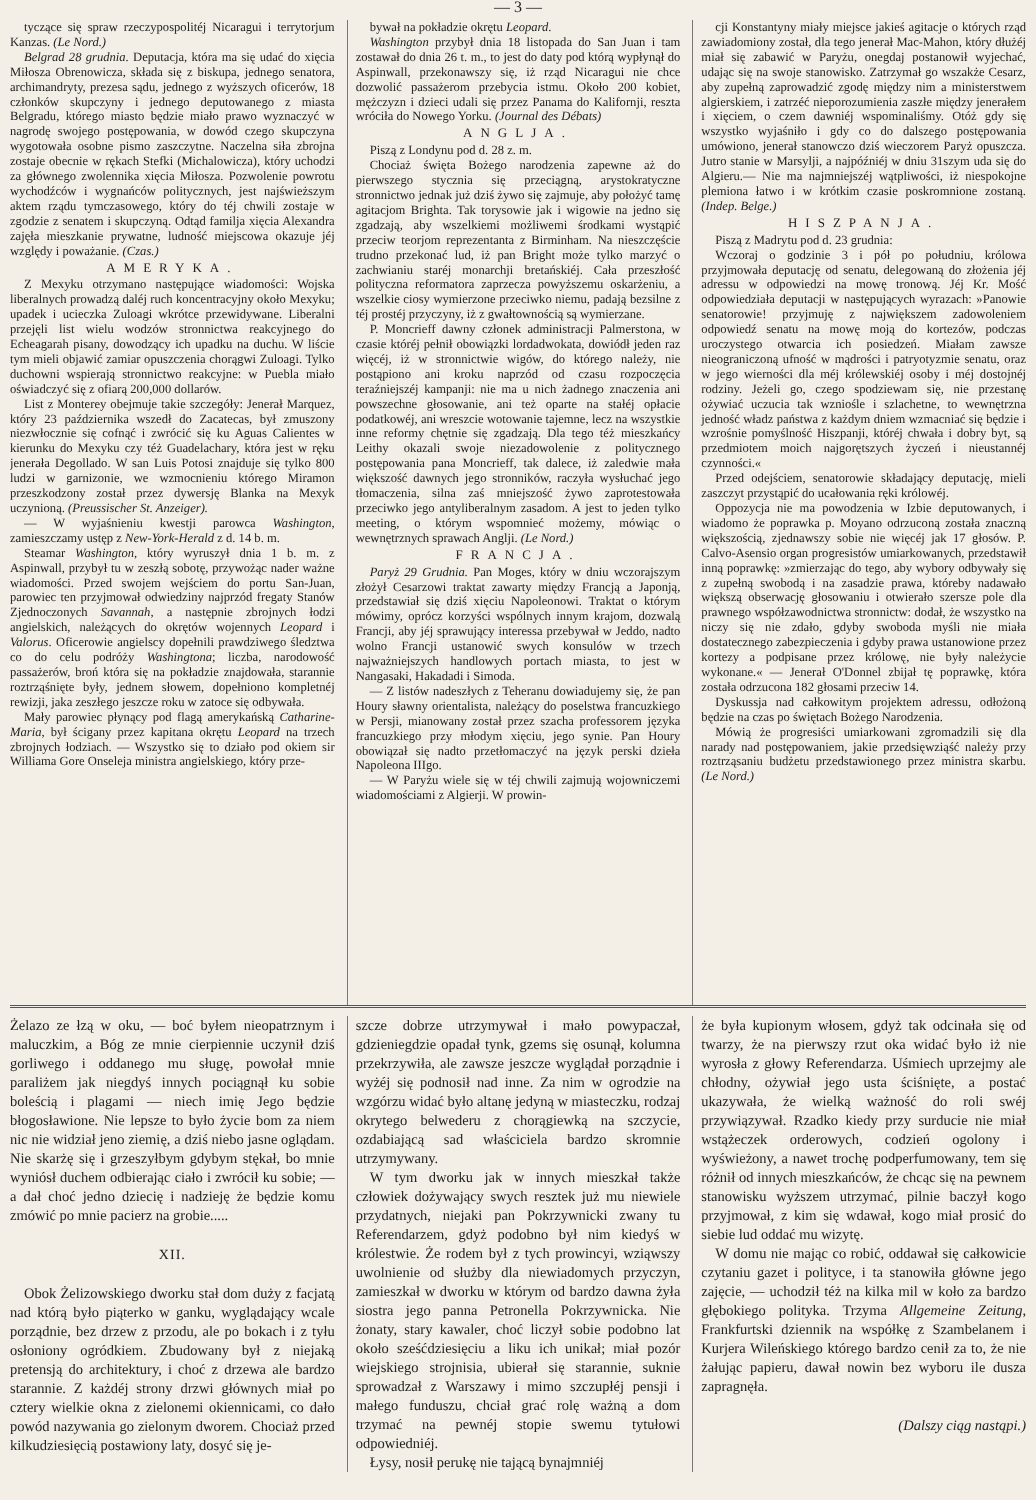— 3 —
tyczące się spraw rzeczypospolitéj Nicaragui i terrytorjum Kanzas. (Le Nord.)
Belgrad 28 grudnia. Deputacja, która ma się udać do xięcia Miłosza Obrenowicza, składa się z biskupa, jednego senatora, archimandryty, prezesa sądu, jednego z wyższych oficerów, 18 członków skupczyny i jednego deputowanego z miasta Belgradu, którego miasto będzie miało prawo wyznaczyć w nagrodę swojego postępowania, w dowód czego skupczyna wygotowała osobne pismo zaszczytne. Naczelna siła zbrojna zostaje obecnie w rękach Stefki (Michalowicza), który uchodzi za głównego zwolennika xięcia Miłosza. Pozwolenie powrotu wychodźców i wygnańców politycznych, jest najświeższym aktem rządu tymczasowego, który do téj chwili zostaje w zgodzie z senatem i skupczyną. Odtąd familja xięcia Alexandra zajęła mieszkanie prywatne, ludność miejscowa okazuje jéj względy i poważanie. (Czas.)
AMERYKA.
Z Mexyku otrzymano następujące wiadomości: Wojska liberalnych prowadzą daléj ruch koncentracyjny około Mexyku; upadek i ucieczka Zuloagi wkrótce przewidywane. Liberalni przejęli list wielu wodzów stronnictwa reakcyjnego do Echeagarah pisany, dowodzący ich upadku na duchu. W liście tym mieli objawić zamiar opuszczenia chorągwi Zuloagi. Tylko duchowni wspierają stronnictwo reakcyjne: w Puebla miało oświadczyć się z ofiarą 200,000 dollarów.
List z Monterey obejmuje takie szczegóły: Jenerał Marquez, który 23 października wszedł do Zacatecas, był zmuszony niezwłocznie się cofnąć i zwrócić się ku Aguas Calientes w kierunku do Mexyku czy téż Guadelachary, która jest w ręku jenerała Degollado. W san Luis Potosi znajduje się tylko 800 ludzi w garnizonie, we wzmocnieniu którego Miramon przeszkodzony został przez dywersję Blanka na Mexyk uczynioną. (Preussischer St. Anzeiger).
— W wyjaśnieniu kwestji parowca Washington, zamieszczamy ustęp z New-York-Herald z d. 14 b. m.
Steamar Washington, który wyruszył dnia 1 b. m. z Aspinwall, przybył tu w zeszłą sobotę, przywożąc nader ważne wiadomości. Przed swojem wejściem do portu San-Juan, parowiec ten przyjmował odwiedziny najprzód fregaty Stanów Zjednoczonych Savannah, a następnie zbrojnych łodzi angielskich, należących do okrętów wojennych Leopard i Valorus. Oficerowie angielscy dopełnili prawdziwego śledztwa co do celu podróży Washingtona; liczba, narodowość passażerów, broń która się na pokładzie znajdowała, starannie roztrząśnięte były, jednem słowem, dopełniono kompletnéj rewizji, jaka zeszłego jeszcze roku w zatoce się odbywała.
Mały parowiec płynący pod flagą amerykańską Catharine-Maria, był ścigany przez kapitana okrętu Leopard na trzech zbrojnych łodziach. — Wszystko się to działo pod okiem sir Williama Gore Onseleja ministra angielskiego, który prze-
bywał na pokładzie okrętu Leopard.
Washington przybył dnia 18 listopada do San Juan i tam zostawał do dnia 26 t. m., to jest do daty pod którą wypłynął do Aspinwall, przekonawszy się, iż rząd Nicaragui nie chce dozwolić passażerom przebycia istmu. Około 200 kobiet, mężczyzn i dzieci udali się przez Panama do Kalifornji, reszta wróciła do Nowego Yorku. (Journal des Débats)
ANGLJA.
Piszą z Londynu pod d. 28 z. m.
Chociaż święta Bożego narodzenia zapewne aż do pierwszego stycznia się przeciągną, arystokratyczne stronnictwo jednak już dziś żywo się zajmuje, aby położyć tamę agitacjom Brighta. Tak torysowie jak i wigowie na jedno się zgadzają, aby wszelkiemi możliwemi środkami wystąpić przeciw teorjom reprezentanta z Birminham. Na nieszczęście trudno przekonać lud, iż pan Bright może tylko marzyć o zachwianiu staréj monarchji bretańskiéj. Cała przeszłość polityczna reformatora zaprzecza powyższemu oskarżeniu, a wszelkie ciosy wymierzone przeciwko niemu, padają bezsilne z téj prostéj przyczyny, iż z gwałtownością są wymierzane.
P. Moncrieff dawny członek administracji Palmerstona, w czasie któréj pełnił obowiązki lordadwokata, dowiódł jeden raz więcéj, iż w stronnictwie wigów, do którego należy, nie postąpiono ani kroku naprzód od czasu rozpoczęcia teraźniejszéj kampanji: nie ma u nich żadnego znaczenia ani powszechne głosowanie, ani też oparte na stałéj opłacie podatkowéj, ani wreszcie wotowanie tajemne, lecz na wszystkie inne reformy chętnie się zgadzają. Dla tego téż mieszkańcy Leithy okazali swoje niezadowolenie z politycznego postępowania pana Moncrieff, tak dalece, iż zaledwie mała większość dawnych jego stronników, raczyła wysłuchać jego tłomaczenia, silna zaś mniejszość żywo zaprotestowała przeciwko jego antyliberalnym zasadom. A jest to jeden tylko meeting, o którym wspomnieć możemy, mówiąc o wewnętrznych sprawach Anglji. (Le Nord.)
FRANCJA.
Paryż 29 Grudnia. Pan Moges, który w dniu wczorajszym złożył Cesarzowi traktat zawarty między Francją a Japonją, przedstawiał się dziś xięciu Napoleonowi. Traktat o którym mówimy, oprócz korzyści wspólnych innym krajom, dozwalą Francji, aby jéj sprawujący interessa przebywał w Jeddo, nadto wolno Francji ustanowić swych konsulów w trzech najważniejszych handlowych portach miasta, to jest w Nangasaki, Hakadadi i Simoda.
— Z listów nadeszłych z Teheranu dowiadujemy się, że pan Houry sławny orientalista, należący do poselstwa francuzkiego w Persji, mianowany został przez szacha professorem języka francuzkiego przy młodym xięciu, jego synie. Pan Houry obowiązał się nadto przetłomaczyć na język perski dzieła Napoleona IIIgo.
— W Paryżu wiele się w téj chwili zajmują wojowniczemi wiadomościami z Algierji. W prowin-
cji Konstantyny miały miejsce jakieś agitacje o których rząd zawiadomiony został, dla tego jenerał Mac-Mahon, który dłużéj miał się zabawić w Paryżu, onegdaj postanowił wyjechać, udając się na swoje stanowisko. Zatrzymał go wszakże Cesarz, aby zupełną zaprowadzić zgodę między nim a ministerstwem algierskiem, i zatrzéć nieporozumienia zaszłe między jenerałem i xięciem, o czem dawniéj wspominaliśmy. Otóż gdy się wszystko wyjaśniło i gdy co do dalszego postępowania umówiono, jenerał stanowczo dziś wieczorem Paryż opuszcza. Jutro stanie w Marsylji, a najpóźniéj w dniu 31szym uda się do Algieru.— Nie ma najmniejszéj wątpliwości, iż niespokojne plemiona łatwo i w krótkim czasie poskromnione zostaną. (Indep. Belge.)
HISZPANJA.
Piszą z Madrytu pod d. 23 grudnia:
Wczoraj o godzinie 3 i pół po południu, królowa przyjmowała deputację od senatu, delegowaną do złożenia jéj adressu w odpowiedzi na mowę tronową. Jéj Kr. Mość odpowiedziała deputacji w następujących wyrazach: »Panowie senatorowie! przyjmuję z największem zadowoleniem odpowiedź senatu na mowę moją do kortezów, podczas uroczystego otwarcia ich posiedzeń. Miałam zawsze nieograniczoną ufność w mądrości i patryotyzmie senatu, oraz w jego wierności dla méj królewskiéj osoby i méj dostojnéj rodziny. Jeżeli go, czego spodziewam się, nie przestanę ożywiać uczucia tak wzniośle i szlachetne, to wewnętrzna jedność władz państwa z każdym dniem wzmacniać się będzie i wzrośnie pomyślność Hiszpanji, któréj chwała i dobry byt, są przedmiotem moich najgorętszych życzeń i nieustannéj czynności.«
Przed odejściem, senatorowie składający deputację, mieli zaszczyt przystąpić do ucałowania ręki królowéj.
Oppozycja nie ma powodzenia w Izbie deputowanych, i wiadomo że poprawka p. Moyano odrzuconą została znaczną większością, zjednawszy sobie nie więcéj jak 17 głosów. P. Calvo-Asensio organ progresistów umiarkowanych, przedstawił inną poprawkę: »zmierzając do tego, aby wybory odbywały się z zupełną swobodą i na zasadzie prawa, któreby nadawało większą obserwację głosowaniu i otwierało szersze pole dla prawnego współzawodnictwa stronnictw: dodał, że wszystko na niczy się nie zdało, gdyby swoboda myśli nie miała dostatecznego zabezpieczenia i gdyby prawa ustanowione przez kortezy a podpisane przez królowę, nie były należycie wykonane.« — Jenerał O'Donnel zbijał tę poprawkę, która została odrzucona 182 głosami przeciw 14.
Dyskussja nad całkowitym projektem adressu, odłożoną będzie na czas po świętach Bożego Narodzenia.
Mówią że progresiści umiarkowani zgromadzili się dla narady nad postępowaniem, jakie przedsięwziąść należy przy roztrząsaniu budżetu przedstawionego przez ministra skarbu. (Le Nord.)
Żelazo ze łzą w oku, — boć byłem nieopatrznym i maluczkim, a Bóg ze mnie cierpiennie uczynił dziś gorliwego i oddanego mu sługę, powołał mnie paraliżem jak niegdyś innych pociągnął ku sobie boleścią i plagami — niech imię Jego będzie błogosławione. Nie lepsze to było życie bom za niem nic nie widział jeno ziemię, a dziś niebo jasne oglądam. Nie skarżę się i grzeszyłbym gdybym stękał, bo mnie wyniósł duchem odbierając ciało i zwrócił ku sobie; — a dał choć jedno dziecię i nadzieję że będzie komu zmówić po mnie pacierz na grobie.....
XII.
Obok Żelizowskiego dworku stał dom duży z facjatą nad którą było piąterko w ganku, wyglądający wcale porządnie, bez drzew z przodu, ale po bokach i z tyłu osłoniony ogródkiem. Zbudowany był z niejaką pretensją do architektury, i choć z drzewa ale bardzo starannie. Z każdéj strony drzwi głównych miał po cztery wielkie okna z zielonemi okiennicami, co dało powód nazywania go zielonym dworem. Chociaż przed kilkudziesięcią postawiony laty, dosyć się je-
szcze dobrze utrzymywał i mało powypaczał, gdzieniegdzie opadał tynk, gzems się osunął, kolumna przekrzywiła, ale zawsze jeszcze wyglądał porządnie i wyżéj się podnosił nad inne. Za nim w ogrodzie na wzgórzu widać było altanę jedyną w miasteczku, rodzaj okrytego belwederu z chorągiewką na szczycie, ozdabiającą sad właściciela bardzo skromnie utrzymywany.
W tym dworku jak w innych mieszkał także człowiek dożywający swych resztek już mu niewiele przydatnych, niejaki pan Pokrzywnicki zwany tu Referendarzem, gdyż podobno był nim kiedyś w królestwie. Że rodem był z tych prowincyi, wziąwszy uwolnienie od służby dla niewiadomych przyczyn, zamieszkał w dworku w którym od bardzo dawna żyła siostra jego panna Petronella Pokrzywnicka. Nie żonaty, stary kawaler, choć liczył sobie podobno lat około sześćdziesięciu a liku ich unikał; miał pozór wiejskiego strojnisia, ubierał się starannie, suknie sprowadzał z Warszawy i mimo szczupłéj pensji i małego funduszu, chciał grać rolę ważną a dom trzymać na pewnéj stopie swemu tytułowi odpowiedniéj.
Łysy, nosił perukę nie tającą bynajmniéj
że była kupionym włosem, gdyż tak odcinała się od twarzy, że na pierwszy rzut oka widać było iż nie wyrosła z głowy Referendarza. Uśmiech uprzejmy ale chłodny, ożywiał jego usta ściśnięte, a postać ukazywała, że wielką ważność do roli swéj przywiązywał. Rzadko kiedy przy surducie nie miał wstążeczek orderowych, codzień ogolony i wyświeżony, a nawet trochę podperfumowany, tem się różnił od innych mieszkańców, że chcąc się na pewnem stanowisku wyższem utrzymać, pilnie baczył kogo przyjmował, z kim się wdawał, kogo miał prosić do siebie lud oddać mu wizytę.
W domu nie mając co robić, oddawał się całkowicie czytaniu gazet i polityce, i ta stanowiła główne jego zajęcie, — uchodził téż na kilka mil w koło za bardzo głębokiego polityka. Trzyma Allgemeine Zeitung, Frankfurtski dziennik na współkę z Szambelanem i Kurjera Wileńskiego którego bardzo cenił za to, że nie żałując papieru, dawał nowin bez wyboru ile dusza zapragnęła.
(Dalszy ciąg nastąpi.)